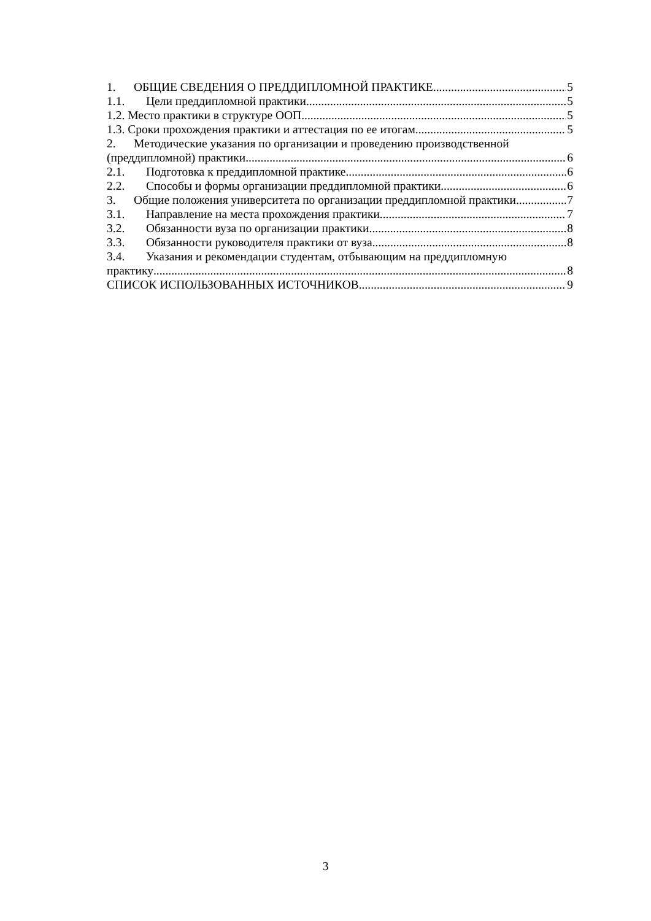1. ОБЩИЕ СВЕДЕНИЯ О ПРЕДДИПЛОМНОЙ ПРАКТИКЕ 5
1.1. Цели преддипломной практики 5
1.2. Место практики в структуре ООП 5
1.3. Сроки прохождения практики и аттестация по ее итогам 5
2. Методические указания по организации и проведению производственной
(преддипломной) практики 6
2.1. Подготовка к преддипломной практике 6
2.2. Способы и формы организации преддипломной практики 6
3. Общие положения университета по организации преддипломной практики 7
3.1. Направление на места прохождения практики 7
3.2. Обязанности вуза по организации практики 8
3.3. Обязанности руководителя практики от вуза 8
3.4. Указания и рекомендации студентам, отбывающим на преддипломную
практику 8
СПИСОК ИСПОЛЬЗОВАННЫХ ИСТОЧНИКОВ 9
3